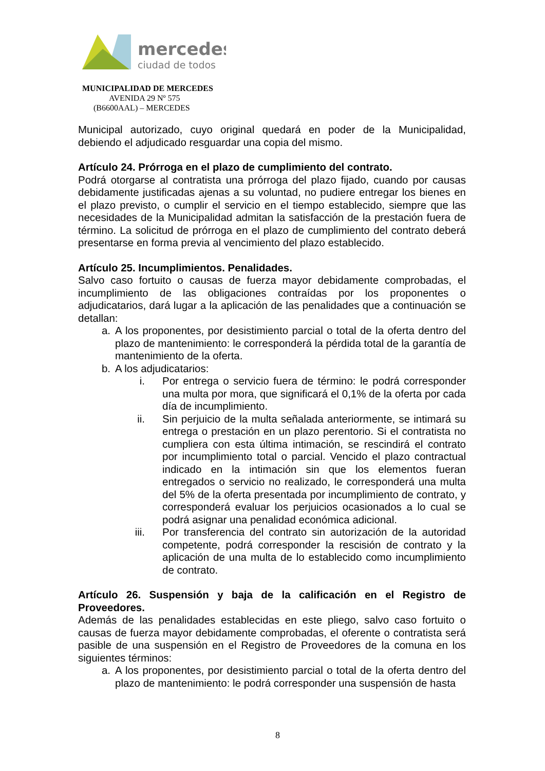mercedes
ciudad de todos
MUNICIPALIDAD DE MERCEDES
AVENIDA 29 Nº 575
(B6600AAL) – MERCEDES
Municipal autorizado, cuyo original quedará en poder de la Municipalidad, debiendo el adjudicado resguardar una copia del mismo.
Artículo 24. Prórroga en el plazo de cumplimiento del contrato.
Podrá otorgarse al contratista una prórroga del plazo fijado, cuando por causas debidamente justificadas ajenas a su voluntad, no pudiere entregar los bienes en el plazo previsto, o cumplir el servicio en el tiempo establecido, siempre que las necesidades de la Municipalidad admitan la satisfacción de la prestación fuera de término. La solicitud de prórroga en el plazo de cumplimiento del contrato deberá presentarse en forma previa al vencimiento del plazo establecido.
Artículo 25. Incumplimientos. Penalidades.
Salvo caso fortuito o causas de fuerza mayor debidamente comprobadas, el incumplimiento de las obligaciones contraídas por los proponentes o adjudicatarios, dará lugar a la aplicación de las penalidades que a continuación se detallan:
a. A los proponentes, por desistimiento parcial o total de la oferta dentro del plazo de mantenimiento: le corresponderá la pérdida total de la garantía de mantenimiento de la oferta.
b. A los adjudicatarios:
i. Por entrega o servicio fuera de término: le podrá corresponder una multa por mora, que significará el 0,1% de la oferta por cada día de incumplimiento.
ii. Sin perjuicio de la multa señalada anteriormente, se intimará su entrega o prestación en un plazo perentorio. Si el contratista no cumpliera con esta última intimación, se rescindirá el contrato por incumplimiento total o parcial. Vencido el plazo contractual indicado en la intimación sin que los elementos fueran entregados o servicio no realizado, le corresponderá una multa del 5% de la oferta presentada por incumplimiento de contrato, y corresponderá evaluar los perjuicios ocasionados a lo cual se podrá asignar una penalidad económica adicional.
iii. Por transferencia del contrato sin autorización de la autoridad competente, podrá corresponder la rescisión de contrato y la aplicación de una multa de lo establecido como incumplimiento de contrato.
Artículo 26. Suspensión y baja de la calificación en el Registro de Proveedores.
Además de las penalidades establecidas en este pliego, salvo caso fortuito o causas de fuerza mayor debidamente comprobadas, el oferente o contratista será pasible de una suspensión en el Registro de Proveedores de la comuna en los siguientes términos:
a. A los proponentes, por desistimiento parcial o total de la oferta dentro del plazo de mantenimiento: le podrá corresponder una suspensión de hasta
8